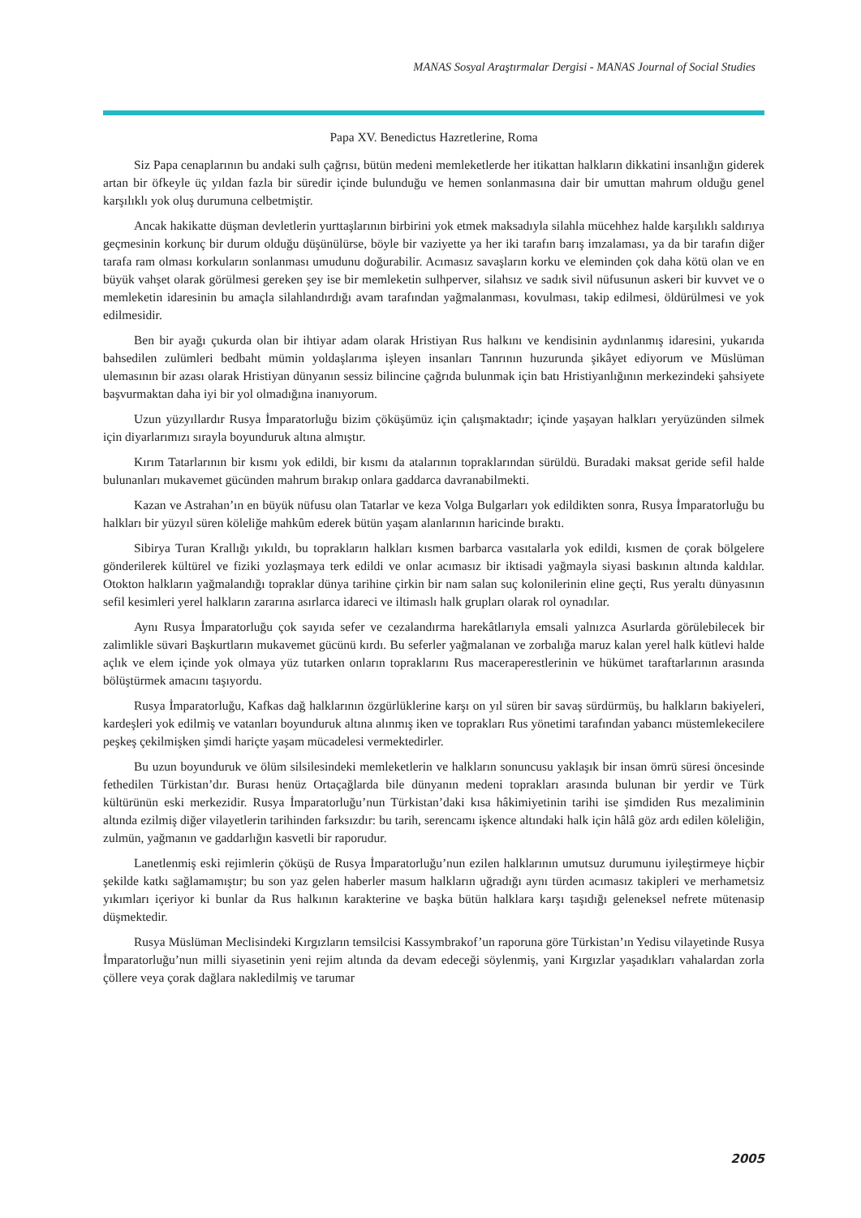MANAS Sosyal Araştırmalar Dergisi - MANAS Journal of Social Studies
Papa XV. Benedictus Hazretlerine, Roma
Siz Papa cenaplarının bu andaki sulh çağrısı, bütün medeni memleketlerde her itikattan halkların dikkatini insanlığın giderek artan bir öfkeyle üç yıldan fazla bir süredir içinde bulunduğu ve hemen sonlanmasına dair bir umuttan mahrum olduğu genel karşılıklı yok oluş durumuna celbetmiştir.
Ancak hakikatte düşman devletlerin yurttaşlarının birbirini yok etmek maksadıyla silahla mücehhez halde karşılıklı saldırıya geçmesinin korkunç bir durum olduğu düşünülürse, böyle bir vaziyette ya her iki tarafın barış imzalaması, ya da bir tarafın diğer tarafa ram olması korkuların sonlanması umudunu doğurabilir. Acımasız savaşların korku ve eleminden çok daha kötü olan ve en büyük vahşet olarak görülmesi gereken şey ise bir memleketin sulhperver, silahsız ve sadık sivil nüfusunun askeri bir kuvvet ve o memleketin idaresinin bu amaçla silahlandırdığı avam tarafından yağmalanması, kovulması, takip edilmesi, öldürülmesi ve yok edilmesidir.
Ben bir ayağı çukurda olan bir ihtiyar adam olarak Hristiyan Rus halkını ve kendisinin aydınlanmış idaresini, yukarıda bahsedilen zulümleri bedbaht mümin yoldaşlarıma işleyen insanları Tanrının huzurunda şikâyet ediyorum ve Müslüman ulemasının bir azası olarak Hristiyan dünyanın sessiz bilincine çağrıda bulunmak için batı Hristiyanlığının merkezindeki şahsiyete başvurmaktan daha iyi bir yol olmadığına inanıyorum.
Uzun yüzyıllardır Rusya İmparatorluğu bizim çöküşümüz için çalışmaktadır; içinde yaşayan halkları yeryüzünden silmek için diyarlarımızı sırayla boyunduruk altına almıştır.
Kırım Tatarlarının bir kısmı yok edildi, bir kısmı da atalarının topraklarından sürüldü. Buradaki maksat geride sefil halde bulunanları mukavemet gücünden mahrum bırakıp onlara gaddarca davranabilmekti.
Kazan ve Astrahan’ın en büyük nüfusu olan Tatarlar ve keza Volga Bulgarları yok edildikten sonra, Rusya İmparatorluğu bu halkları bir yüzyıl süren köleliğe mahkûm ederek bütün yaşam alanlarının haricinde bıraktı.
Sibirya Turan Krallığı yıkıldı, bu toprakların halkları kısmen barbarca vasıtalarla yok edildi, kısmen de çorak bölgelere gönderilerek kültürel ve fiziki yozlaşmaya terk edildi ve onlar acımasız bir iktisadi yağmayla siyasi baskının altında kaldılar. Otokton halkların yağmalandığı topraklar dünya tarihine çirkin bir nam salan suç kolonilerinin eline geçti, Rus yeraltı dünyasının sefil kesimleri yerel halkların zararına asırlarca idareci ve iltimaslı halk grupları olarak rol oynadılar.
Aynı Rusya İmparatorluğu çok sayıda sefer ve cezalandırma harekâtlarıyla emsali yalnızca Asurlarda görülebilecek bir zalimlikle süvari Başkurtların mukavemet gücünü kırdı. Bu seferler yağmalanan ve zorbalığa maruz kalan yerel halk kütlevi halde açlık ve elem içinde yok olmaya yüz tutarken onların topraklarını Rus maceraperestlerinin ve hükümet taraftarlarının arasında bölüştürmek amacını taşıyordu.
Rusya İmparatorluğu, Kafkas dağ halklarının özgürlüklerine karşı on yıl süren bir savaş sürdürmüş, bu halkların bakiyeleri, kardeşleri yok edilmiş ve vatanları boyunduruk altına alınmış iken ve toprakları Rus yönetimi tarafından yabancı müstemlekecilere peşkeş çekilmişken şimdi hariçte yaşam mücadelesi vermektedirler.
Bu uzun boyunduruk ve ölüm silsilesindeki memleketlerin ve halkların sonuncusu yaklaşık bir insan ömrü süresi öncesinde fethedilen Türkistan’dır. Burası henüz Ortaçağlarda bile dünyanın medeni toprakları arasında bulunan bir yerdir ve Türk kültürünün eski merkezidir. Rusya İmparatorluğu’nun Türkistan’daki kısa hâkimiyetinin tarihi ise şimdiden Rus mezaliminin altında ezilmiş diğer vilayetlerin tarihinden farksızdır: bu tarih, serencamı işkence altındaki halk için hâlâ göz ardı edilen köleliğin, zulmün, yağmanın ve gaddarlığın kasvetli bir raporudur.
Lanetlenmiş eski rejimlerin çöküşü de Rusya İmparatorluğu’nun ezilen halklarının umutsuz durumunu iyileştirmeye hiçbir şekilde katkı sağlamamıştır; bu son yaz gelen haberler masum halkların uğradığı aynı türden acımasız takipleri ve merhametsiz yıkımları içeriyor ki bunlar da Rus halkının karakterine ve başka bütün halklara karşı taşıdığı geleneksel nefrete mütenasip düşmektedir.
Rusya Müslüman Meclisindeki Kırgızların temsilcisi Kassymbrakof’un raporuna göre Türkistan’ın Yedisu vilayetinde Rusya İmparatorluğu’nun milli siyasetinin yeni rejim altında da devam edeceği söylenmiş, yani Kırgızlar yaşadıkları vahalardan zorla çöllere veya çorak dağlara nakledilmiş ve tarumar
2005